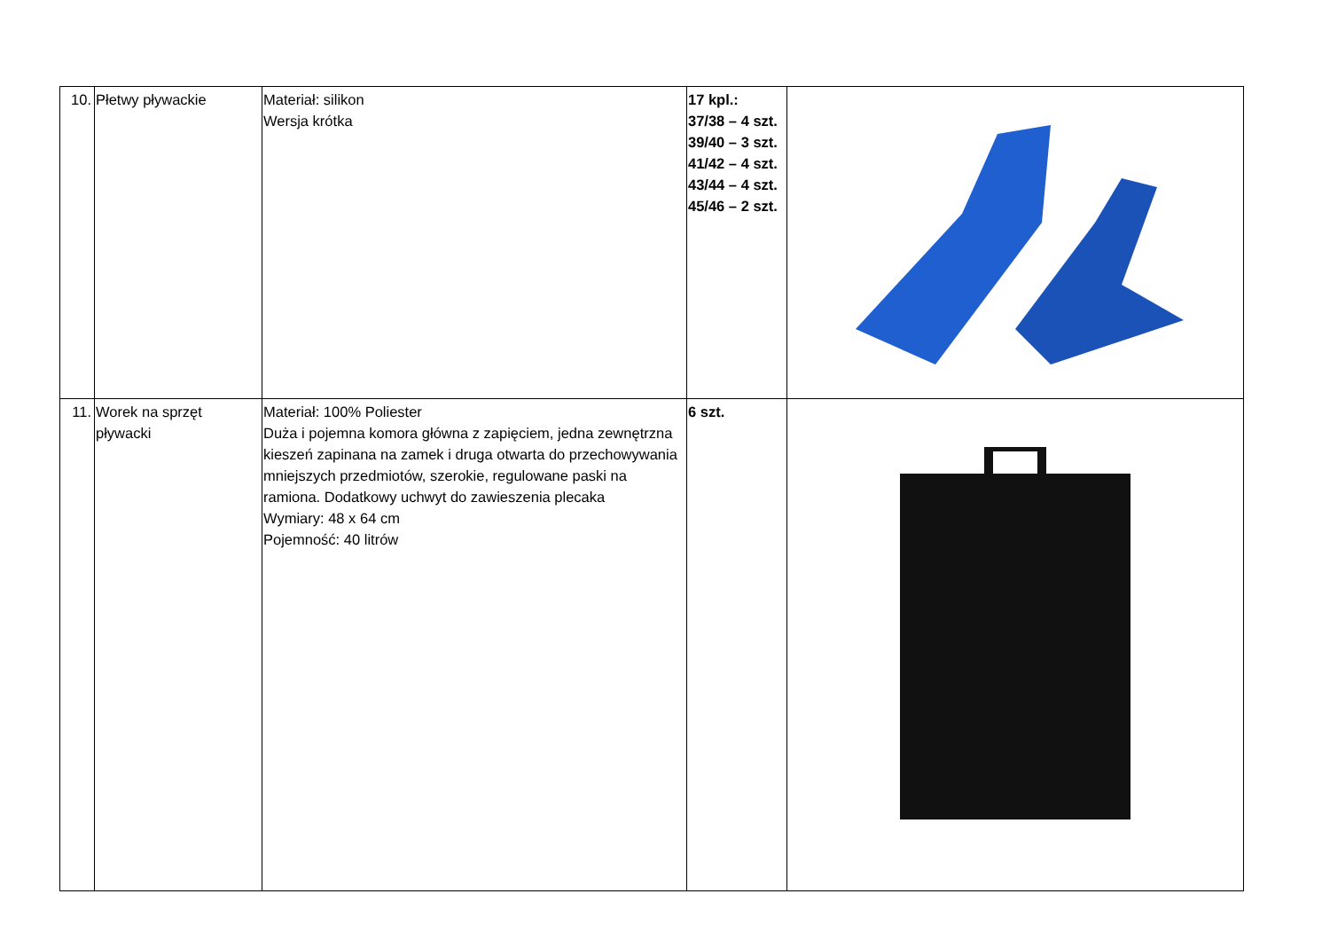| 10. | Płetwy pływackie | Materiał: silikon Wersja krótka | 17 kpl.: 37/38 – 4 szt. 39/40 – 3 szt. 41/42 – 4 szt. 43/44 – 4 szt. 45/46 – 2 szt. | |
| 11. | Worek na sprzęt pływacki | Materiał: 100% Poliester Duża i pojemna komora główna z zapięciem, jedna zewnętrzna kieszeń zapinana na zamek i druga otwarta do przechowywania mniejszych przedmiotów, szerokie, regulowane paski na ramiona. Dodatkowy uchwyt do zawieszenia plecaka Wymiary: 48 x 64 cm Pojemność: 40 litrów | 6 szt. | |